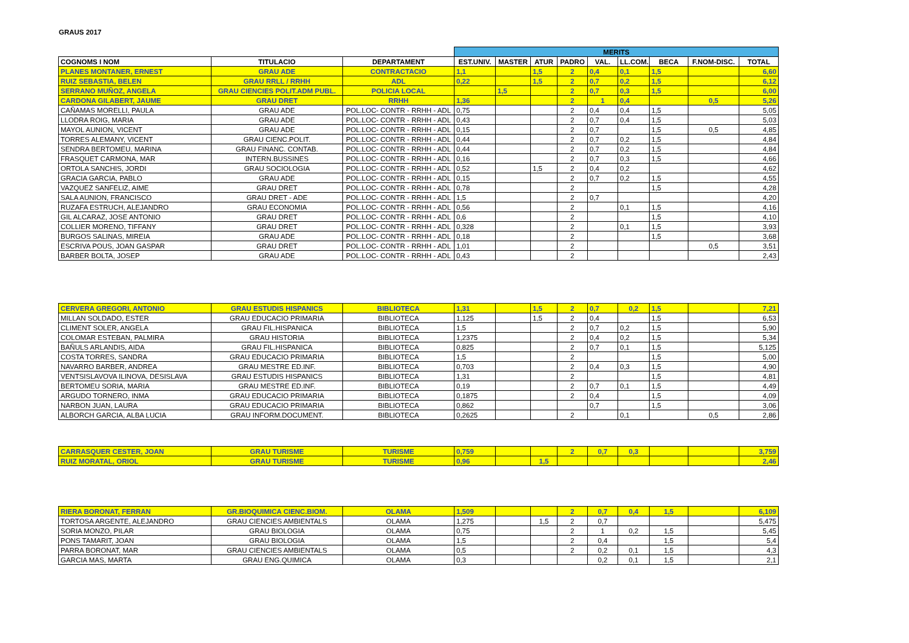GRAUS 2017
| | | | MERITS | | | | | | | | |
| COGNOMS I NOM | TITULACIO | DEPARTAMENT | EST.UNIV. | MASTER | ATUR | PADRO | VAL. | LL.COM. | BECA | F.NOM-DISC. | TOTAL |
| PLANES MONTANER, ERNEST | GRAU ADE | CONTRACTACIO | 1,1 | | 1,5 | 2 | 0,4 | 0,1 | 1,5 | | 6,60 |
| RUIZ SEBASTIA, BELEN | GRAU RRLL / RRHH | ADL | 0,22 | | 1,5 | 2 | 0,7 | 0,2 | 1,5 | | 6,12 |
| SERRANO MUÑOZ, ANGELA | GRAU CIENCIES POLIT.ADM PUBL. | POLICIA LOCAL | | 1,5 | | 2 | 0,7 | 0,3 | 1,5 | | 6,00 |
| CARDONA GILABERT, JAUME | GRAU DRET | RRHH | 1,36 | | | 2 | 1 | 0,4 | | 0,5 | 5,26 |
| CAÑAMAS MORELLI, PAULA | GRAU ADE | POL.LOC- CONTR - RRHH - ADL | 0,75 | | | 2 | 0,4 | 0,4 | 1,5 | | 5,05 |
| LLODRA ROIG, MARIA | GRAU ADE | POL.LOC- CONTR - RRHH - ADL | 0,43 | | | 2 | 0,7 | 0,4 | 1,5 | | 5,03 |
| MAYOL AUNION, VICENT | GRAU ADE | POL.LOC- CONTR - RRHH - ADL | 0,15 | | | 2 | 0,7 | | 1,5 | 0,5 | 4,85 |
| TORRES ALEMANY, VICENT | GRAU CIENC.POLIT. | POL.LOC- CONTR - RRHH - ADL | 0,44 | | | 2 | 0,7 | 0,2 | 1,5 | | 4,84 |
| SENDRA BERTOMEU, MARINA | GRAU FINANC. CONTAB. | POL.LOC- CONTR - RRHH - ADL | 0,44 | | | 2 | 0,7 | 0,2 | 1,5 | | 4,84 |
| FRASQUET CARMONA, MAR | INTERN.BUSSINES | POL.LOC- CONTR - RRHH - ADL | 0,16 | | | 2 | 0,7 | 0,3 | 1,5 | | 4,66 |
| ORTOLA SANCHIS, JORDI | GRAU SOCIOLOGIA | POL.LOC- CONTR - RRHH - ADL | 0,52 | | 1,5 | 2 | 0,4 | 0,2 | | | 4,62 |
| GRACIA GARCIA, PABLO | GRAU ADE | POL.LOC- CONTR - RRHH - ADL | 0,15 | | | 2 | 0,7 | 0,2 | 1,5 | | 4,55 |
| VAZQUEZ SANFELIZ, AIME | GRAU DRET | POL.LOC- CONTR - RRHH - ADL | 0,78 | | | 2 | | | 1,5 | | 4,28 |
| SALA AUNION, FRANCISCO | GRAU DRET - ADE | POL.LOC- CONTR - RRHH - ADL | 1,5 | | | 2 | 0,7 | | | | 4,20 |
| RUZAFA ESTRUCH, ALEJANDRO | GRAU ECONOMIA | POL.LOC- CONTR - RRHH - ADL | 0,56 | | | 2 | | 0,1 | 1,5 | | 4,16 |
| GIL ALCARAZ, JOSE ANTONIO | GRAU DRET | POL.LOC- CONTR - RRHH - ADL | 0,6 | | | 2 | | | 1,5 | | 4,10 |
| COLLIER MORENO, TIFFANY | GRAU DRET | POL.LOC- CONTR - RRHH - ADL | 0,328 | | | 2 | | 0,1 | 1,5 | | 3,93 |
| BURGOS SALINAS, MIREIA | GRAU ADE | POL.LOC- CONTR - RRHH - ADL | 0,18 | | | 2 | | | 1,5 | | 3,68 |
| ESCRIVA POUS, JOAN GASPAR | GRAU DRET | POL.LOC- CONTR - RRHH - ADL | 1,01 | | | 2 | | | | 0,5 | 3,51 |
| BARBER BOLTA, JOSEP | GRAU ADE | POL.LOC- CONTR - RRHH - ADL | 0,43 | | | 2 | | | | | 2,43 |
| CERVERA GREGORI, ANTONIO | GRAU ESTUDIS HISPANICS | BIBLIOTECA | 1,31 | | 1,5 | 2 | 0,7 | 0,2 | 1,5 | | 7,21 |
| MILLAN SOLDADO, ESTER | GRAU EDUCACIO PRIMARIA | BIBLIOTECA | 1,125 | | 1,5 | 2 | 0,4 | | 1,5 | | 6,53 |
| CLIMENT SOLER, ANGELA | GRAU FIL.HISPANICA | BIBLIOTECA | 1,5 | | | 2 | 0,7 | 0,2 | 1,5 | | 5,90 |
| COLOMAR ESTEBAN, PALMIRA | GRAU HISTORIA | BIBLIOTECA | 1,2375 | | | 2 | 0,4 | 0,2 | 1,5 | | 5,34 |
| BAÑULS ARLANDIS, AIDA | GRAU FIL.HISPANICA | BIBLIOTECA | 0,825 | | | 2 | 0,7 | 0,1 | 1,5 | | 5,125 |
| COSTA TORRES, SANDRA | GRAU EDUCACIO PRIMARIA | BIBLIOTECA | 1,5 | | | 2 | | | 1,5 | | 5,00 |
| NAVARRO BARBER, ANDREA | GRAU MESTRE ED.INF. | BIBLIOTECA | 0,703 | | | 2 | 0,4 | 0,3 | 1,5 | | 4,90 |
| VENTSISLAVOVA ILINOVA, DESISLAVA | GRAU ESTUDIS HISPANICS | BIBLIOTECA | 1,31 | | | 2 | | | 1,5 | | 4,81 |
| BERTOMEU SORIA, MARIA | GRAU MESTRE ED.INF. | BIBLIOTECA | 0,19 | | | 2 | 0,7 | 0,1 | 1,5 | | 4,49 |
| ARGUDO TORNERO, INMA | GRAU EDUCACIO PRIMARIA | BIBLIOTECA | 0,1875 | | | 2 | 0,4 | | 1,5 | | 4,09 |
| NARBON JUAN, LAURA | GRAU EDUCACIO PRIMARIA | BIBLIOTECA | 0,862 | | | | 0,7 | | 1,5 | | 3,06 |
| ALBORCH GARCIA, ALBA LUCIA | GRAU INFORM.DOCUMENT. | BIBLIOTECA | 0,2625 | | | 2 | | 0,1 | | 0,5 | 2,86 |
| CARRASQUER CESTER, JOAN | GRAU TURISME | TURISME | 0,759 | | | 2 | 0,7 | 0,3 | | | 3,759 |
| RUIZ MORATAL, ORIOL | GRAU TURISME | TURISME | 0,96 | | 1,5 | | | | | | 2,46 |
| RIERA BORONAT, FERRAN | GR.BIOQUIMICA CIENC.BIOM. | OLAMA | 1,509 | | | 2 | 0,7 | 0,4 | 1,5 | | 6,109 |
| TORTOSA ARGENTE, ALEJANDRO | GRAU CIENCIES AMBIENTALS | OLAMA | 1,275 | | 1,5 | 2 | 0,7 | | | | 5,475 |
| SORIA MONZO, PILAR | GRAU BIOLOGIA | OLAMA | 0,75 | | | 2 | 1 | 0,2 | 1,5 | | 5,45 |
| PONS TAMARIT, JOAN | GRAU BIOLOGIA | OLAMA | 1,5 | | | 2 | 0,4 | | 1,5 | | 5,4 |
| PARRA BORONAT, MAR | GRAU CIENCIES AMBIENTALS | OLAMA | 0,5 | | | 2 | 0,2 | 0,1 | 1,5 | | 4,3 |
| GARCIA MAS, MARTA | GRAU ENG.QUIMICA | OLAMA | 0,3 | | | | 0,2 | 0,1 | 1,5 | | 2,1 |